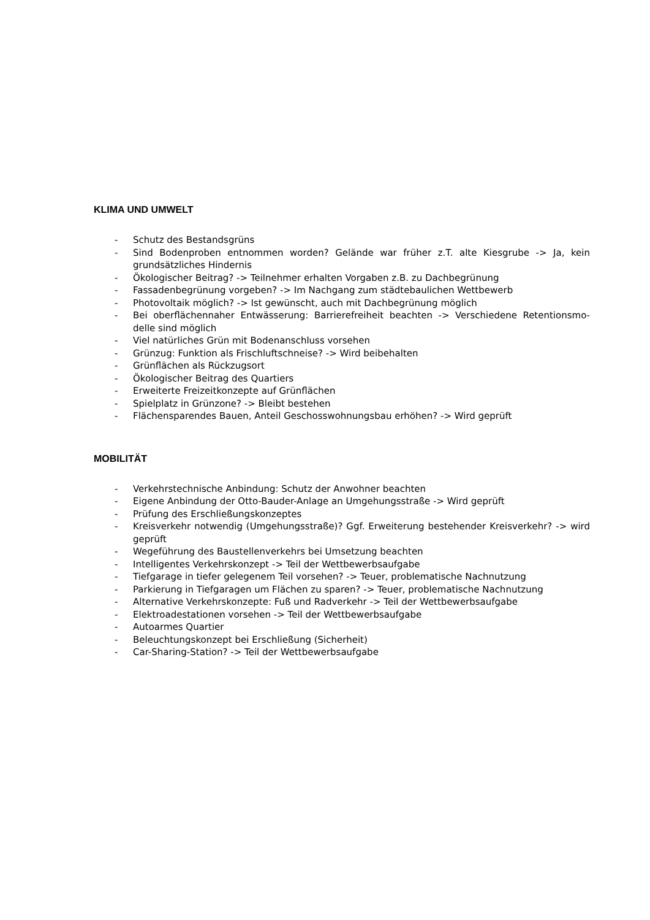KLIMA UND UMWELT
- Schutz des Bestandsgrüns
- Sind Bodenproben entnommen worden? Gelände war früher z.T. alte Kiesgrube -> Ja, kein grundsätzliches Hindernis
- Ökologischer Beitrag? -> Teilnehmer erhalten Vorgaben z.B. zu Dachbegrünung
- Fassadenbegrünung vorgeben? -> Im Nachgang zum städtebaulichen Wettbewerb
- Photovoltaik möglich? -> Ist gewünscht, auch mit Dachbegrünung möglich
- Bei oberflächennaher Entwässerung: Barrierefreiheit beachten -> Verschiedene Retentionsmo-delle sind möglich
- Viel natürliches Grün mit Bodenanschluss vorsehen
- Grünzug: Funktion als Frischluftschneise? -> Wird beibehalten
- Grünflächen als Rückzugsort
- Ökologischer Beitrag des Quartiers
- Erweiterte Freizeitkonzepte auf Grünflächen
- Spielplatz in Grünzone? -> Bleibt bestehen
- Flächensparendes Bauen, Anteil Geschosswohnungsbau erhöhen? -> Wird geprüft
MOBILITÄT
- Verkehrstechnische Anbindung: Schutz der Anwohner beachten
- Eigene Anbindung der Otto-Bauder-Anlage an Umgehungsstraße -> Wird geprüft
- Prüfung des Erschließungskonzeptes
- Kreisverkehr notwendig (Umgehungsstraße)? Ggf. Erweiterung bestehender Kreisverkehr? -> wird geprüft
- Wegeführung des Baustellenverkehrs bei Umsetzung beachten
- Intelligentes Verkehrskonzept -> Teil der Wettbewerbsaufgabe
- Tiefgarage in tiefer gelegenem Teil vorsehen? -> Teuer, problematische Nachnutzung
- Parkierung in Tiefgaragen um Flächen zu sparen? -> Teuer, problematische Nachnutzung
- Alternative Verkehrskonzepte: Fuß und Radverkehr -> Teil der Wettbewerbsaufgabe
- Elektroadestationen vorsehen -> Teil der Wettbewerbsaufgabe
- Autoarmes Quartier
- Beleuchtungskonzept bei Erschließung (Sicherheit)
- Car-Sharing-Station? -> Teil der Wettbewerbsaufgabe